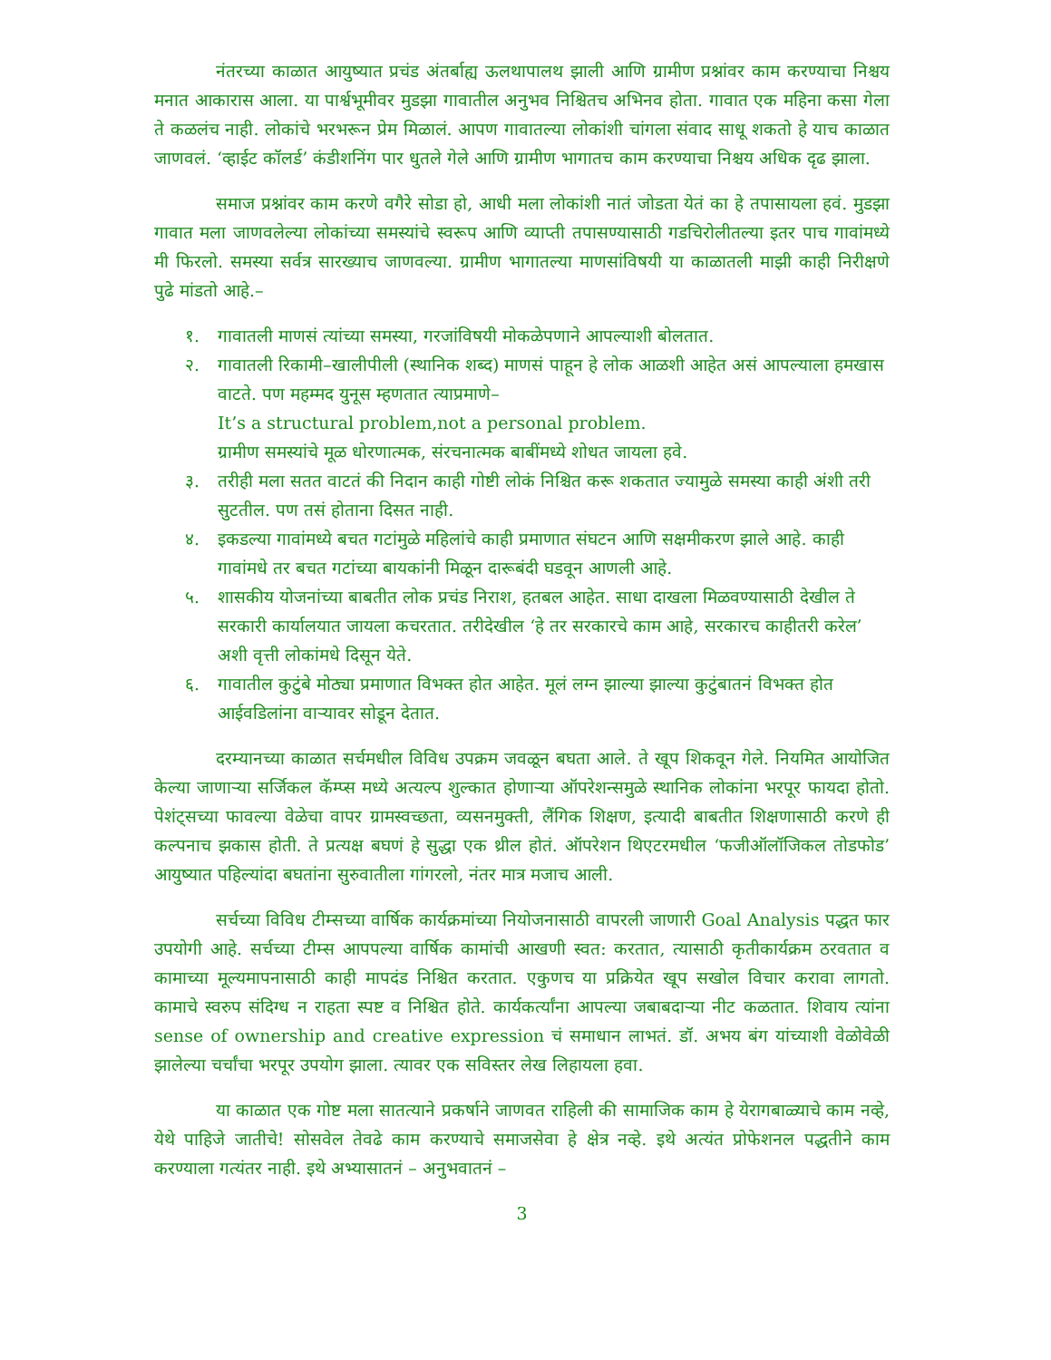नंतरच्या काळात आयुष्यात प्रचंड अंतर्बाह्य ऊलथापालथ झाली आणि ग्रामीण प्रश्नांवर काम करण्याचा निश्चय मनात आकारास आला. या पार्श्वभूमीवर मुडझा गावातील अनुभव निश्चितच अभिनव होता. गावात एक महिना कसा गेला ते कळलंच नाही. लोकांचे भरभरून प्रेम मिळालं. आपण गावातल्या लोकांशी चांगला संवाद साधू शकतो हे याच काळात जाणवलं. ‘व्हाईट कॉलर्ड’ कंडीशनिंग पार धुतले गेले आणि ग्रामीण भागातच काम करण्याचा निश्चय अधिक दृढ झाला.
समाज प्रश्नांवर काम करणे वगैरे सोडा हो, आधी मला लोकांशी नातं जोडता येतं का हे तपासायला हवं. मुडझा गावात मला जाणवलेल्या लोकांच्या समस्यांचे स्वरूप आणि व्याप्ती तपासण्यासाठी गडचिरोलीतल्या इतर पाच गावांमध्ये मी फिरलो. समस्या सर्वत्र सारख्याच जाणवल्या. ग्रामीण भागातल्या माणसांविषयी या काळातली माझी काही निरीक्षणे पुढे मांडतो आहे.–
१. गावातली माणसं त्यांच्या समस्या, गरजांविषयी मोकळेपणाने आपल्याशी बोलतात.
२. गावातली रिकामी–खालीपीली (स्थानिक शब्द) माणसं पाहून हे लोक आळशी आहेत असं आपल्याला हमखास वाटते. पण महम्मद युनूस म्हणतात त्याप्रमाणे–
It’s a structural problem,not a personal problem.
ग्रामीण समस्यांचे मूळ धोरणात्मक, संरचनात्मक बाबींमध्ये शोधत जायला हवे.
३. तरीही मला सतत वाटतं की निदान काही गोष्टी लोकं निश्चित करू शकतात ज्यामुळे समस्या काही अंशी तरी सुटतील. पण तसं होताना दिसत नाही.
४. इकडल्या गावांमध्ये बचत गटांमुळे महिलांचे काही प्रमाणात संघटन आणि सक्षमीकरण झाले आहे. काही गावांमधे तर बचत गटांच्या बायकांनी मिळून दारूबंदी घडवून आणली आहे.
५. शासकीय योजनांच्या बाबतीत लोक प्रचंड निराश, हतबल आहेत. साधा दाखला मिळवण्यासाठी देखील ते सरकारी कार्यालयात जायला कचरतात. तरीदेखील ‘हे तर सरकारचे काम आहे, सरकारच काहीतरी करेल’ अशी वृत्ती लोकांमधे दिसून येते.
६. गावातील कुटुंबे मोठ्या प्रमाणात विभक्त होत आहेत. मूलं लग्न झाल्या झाल्या कुटुंबातनं विभक्त होत आईवडिलांना वाऱ्यावर सोडून देतात.
दरम्यानच्या काळात सर्चमधील विविध उपक्रम जवळून बघता आले. ते खूप शिकवून गेले. नियमित आयोजित केल्या जाणाऱ्या सर्जिकल कॅम्प्स मध्ये अत्यल्प शुल्कात होणाऱ्या ऑपरेशन्समुळे स्थानिक लोकांना भरपूर फायदा होतो. पेशंट्सच्या फावल्या वेळेचा वापर ग्रामस्वच्छता, व्यसनमुक्ती, लैंगिक शिक्षण, इत्यादी बाबतीत शिक्षणासाठी करणे ही कल्पनाच झकास होती. ते प्रत्यक्ष बघणं हे सुद्धा एक थ्रील होतं. ऑपरेशन थिएटरमधील ‘फजीऑलॉजिकल तोडफोड’ आयुष्यात पहिल्यांदा बघतांना सुरुवातीला गांगरलो, नंतर मात्र मजाच आली.
सर्चच्या विविध टीम्सच्या वार्षिक कार्यक्रमांच्या नियोजनासाठी वापरली जाणारी Goal Analysis पद्धत फार उपयोगी आहे. सर्चच्या टीम्स आपपल्या वार्षिक कामांची आखणी स्वत: करतात, त्यासाठी कृतीकार्यक्रम ठरवतात व कामाच्या मूल्यमापनासाठी काही मापदंड निश्चित करतात. एकुणच या प्रक्रियेत खूप सखोल विचार करावा लागतो. कामाचे स्वरुप संदिग्ध न राहता स्पष्ट व निश्चित होते. कार्यकर्त्यांना आपल्या जबाबदाऱ्या नीट कळतात. शिवाय त्यांना sense of ownership and creative expression चं समाधान लाभतं. डॉ. अभय बंग यांच्याशी वेळोवेळी झालेल्या चर्चांचा भरपूर उपयोग झाला. त्यावर एक सविस्तर लेख लिहायला हवा.
या काळात एक गोष्ट मला सातत्याने प्रकर्षाने जाणवत राहिली की सामाजिक काम हे येरागबाळ्याचे काम नव्हे, येथे पाहिजे जातीचे! सोसवेल तेवढे काम करण्याचे समाजसेवा हे क्षेत्र नव्हे. इथे अत्यंत प्रोफेशनल पद्धतीने काम करण्याला गत्यंतर नाही. इथे अभ्यासातनं – अनुभवातनं –
3